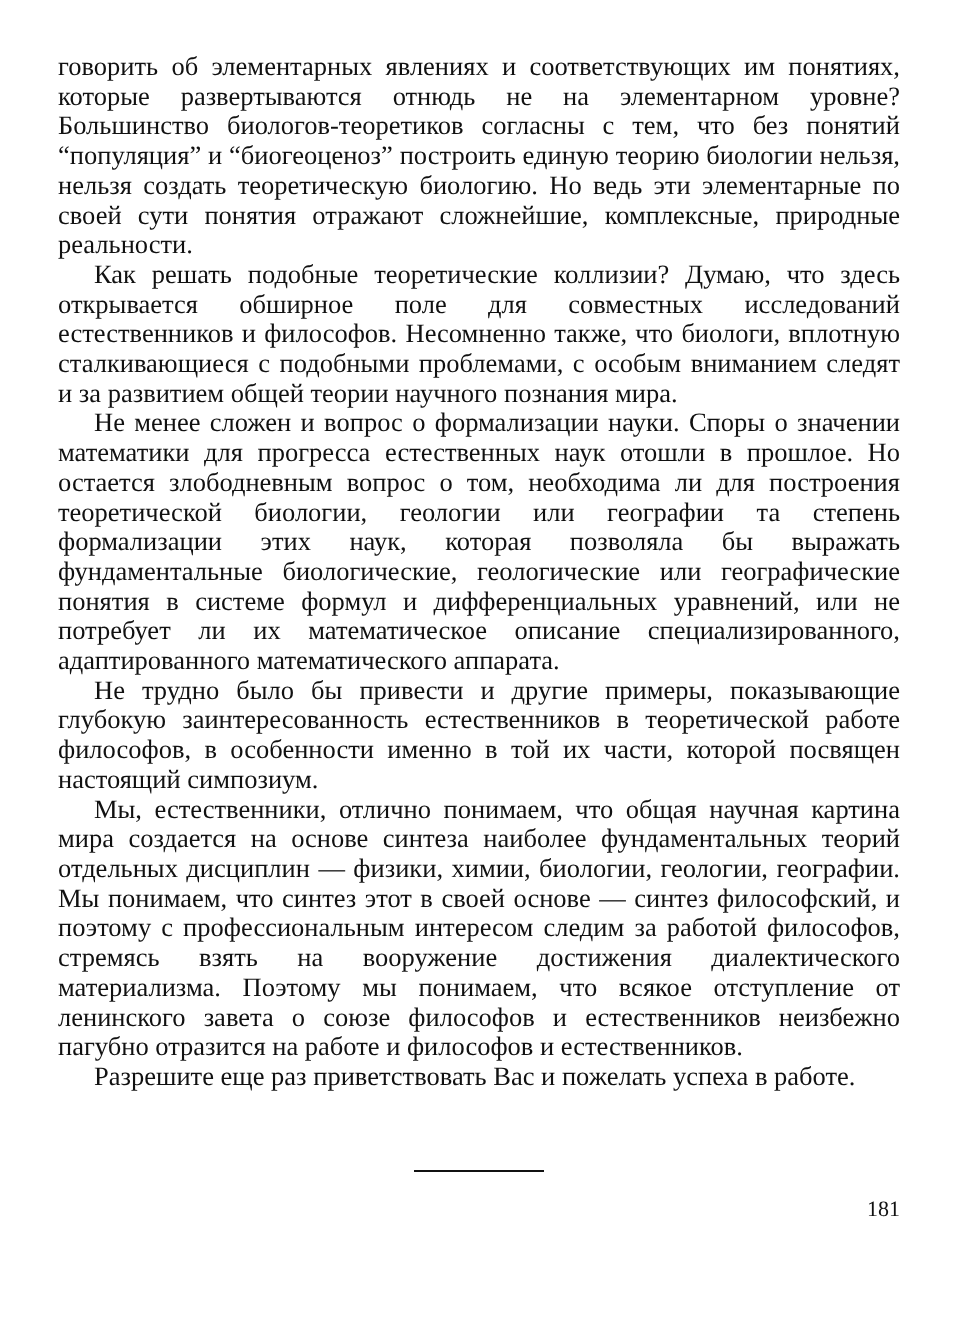говорить об элементарных явлениях и соответствующих им понятиях, которые развертываются отнюдь не на элементарном уровне? Большинство биологов-теоретиков согласны с тем, что без понятий “популяция” и “биогеоценоз” построить единую теорию биологии нельзя, нельзя создать теоретическую биологию. Но ведь эти элементарные по своей сути понятия отражают сложнейшие, комплексные, природные реальности.
Как решать подобные теоретические коллизии? Думаю, что здесь открывается обширное поле для совместных исследований естественников и философов. Несомненно также, что биологи, вплотную сталкивающиеся с подобными проблемами, с особым вниманием следят и за развитием общей теории научного познания мира.
Не менее сложен и вопрос о формализации науки. Споры о значении математики для прогресса естественных наук отошли в прошлое. Но остается злободневным вопрос о том, необходима ли для построения теоретической биологии, геологии или географии та степень формализации этих наук, которая позволяла бы выражать фундаментальные биологические, геологические или географические понятия в системе формул и дифференциальных уравнений, или не потребует ли их математическое описание специализированного, адаптированного математического аппарата.
Не трудно было бы привести и другие примеры, показывающие глубокую заинтересованность естественников в теоретической работе философов, в особенности именно в той их части, которой посвящен настоящий симпозиум.
Мы, естественники, отлично понимаем, что общая научная картина мира создается на основе синтеза наиболее фундаментальных теорий отдельных дисциплин — физики, химии, биологии, геологии, географии. Мы понимаем, что синтез этот в своей основе — синтез философский, и поэтому с профессиональным интересом следим за работой философов, стремясь взять на вооружение достижения диалектического материализма. Поэтому мы понимаем, что всякое отступление от ленинского завета о союзе философов и естественников неизбежно пагубно отразится на работе и философов и естественников.
Разрешите еще раз приветствовать Вас и пожелать успеха в работе.
181